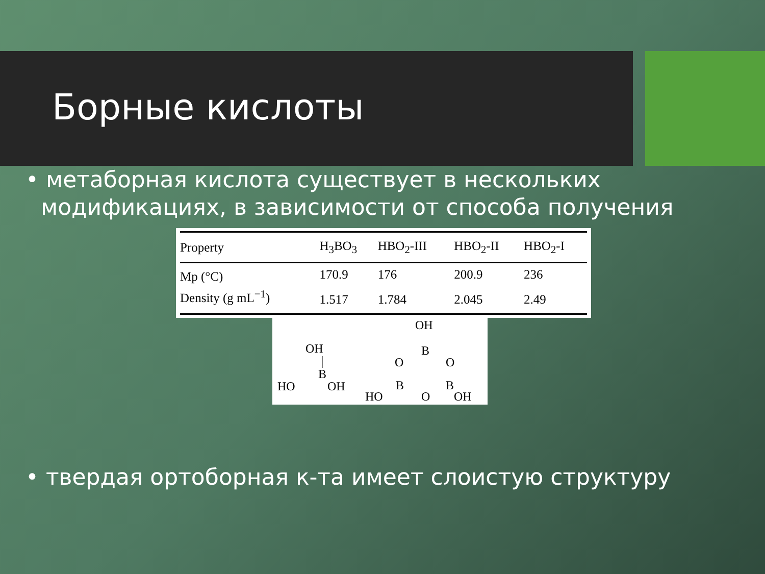Борные кислоты
• метаборная кислота существует в нескольких модификациях, в зависимости от способа получения
| Property | H<sub>3</sub>BO<sub>3</sub> | HBO<sub>2</sub>-III | HBO<sub>2</sub>-II | HBO<sub>2</sub>-I |
| --- | --- | --- | --- | --- |
| Mp (°C) | 170.9 | 176 | 200.9 | 236 |
| Density (g mL<sup>−1</sup>) | 1.517 | 1.784 | 2.045 | 2.49 |
OH
B
HO
OH
OH
B
O
O
B
B
O
HO
OH
• твердая ортоборная к-та имеет слоистую структуру